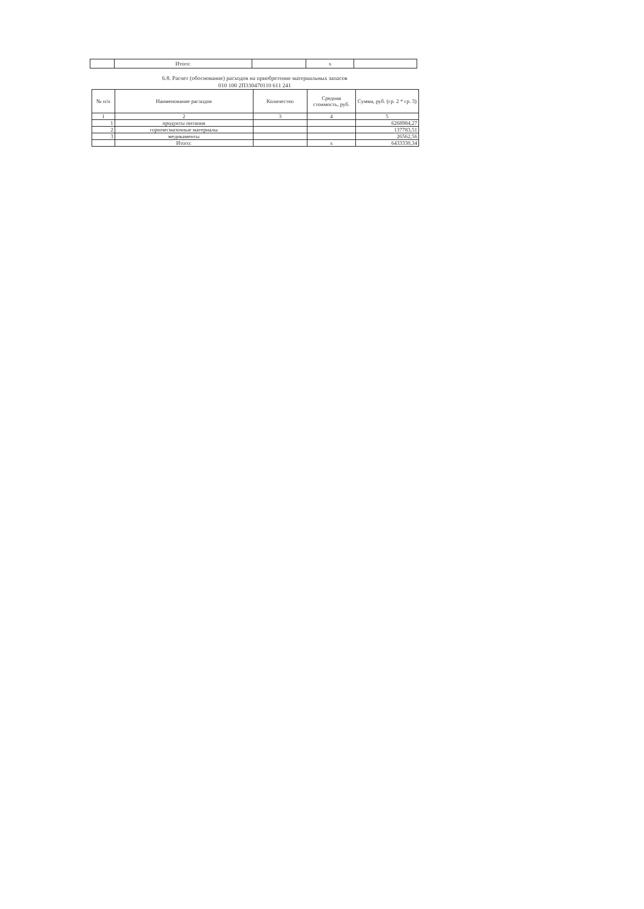| | Итого: | | x | |
6.8. Расчет (обоснование) расходов на приобретение материальных запасов
010 100 2П330470110 611 241
| № п/п | Наименование расходов | Количество | Средняя стоимость, руб. | Сумма, руб. (гр. 2 * гр. 3) |
| --- | --- | --- | --- | --- |
| 1 | 2 | 3 | 4 | 5 |
| 1 | продукты питания | | | 6268984,27 |
| 2 | горючесмазочные материалы | | | 137783,51 |
| 3 | медикаменты | | | 26562,56 |
| | Итого: | | x | 6433330,34 |